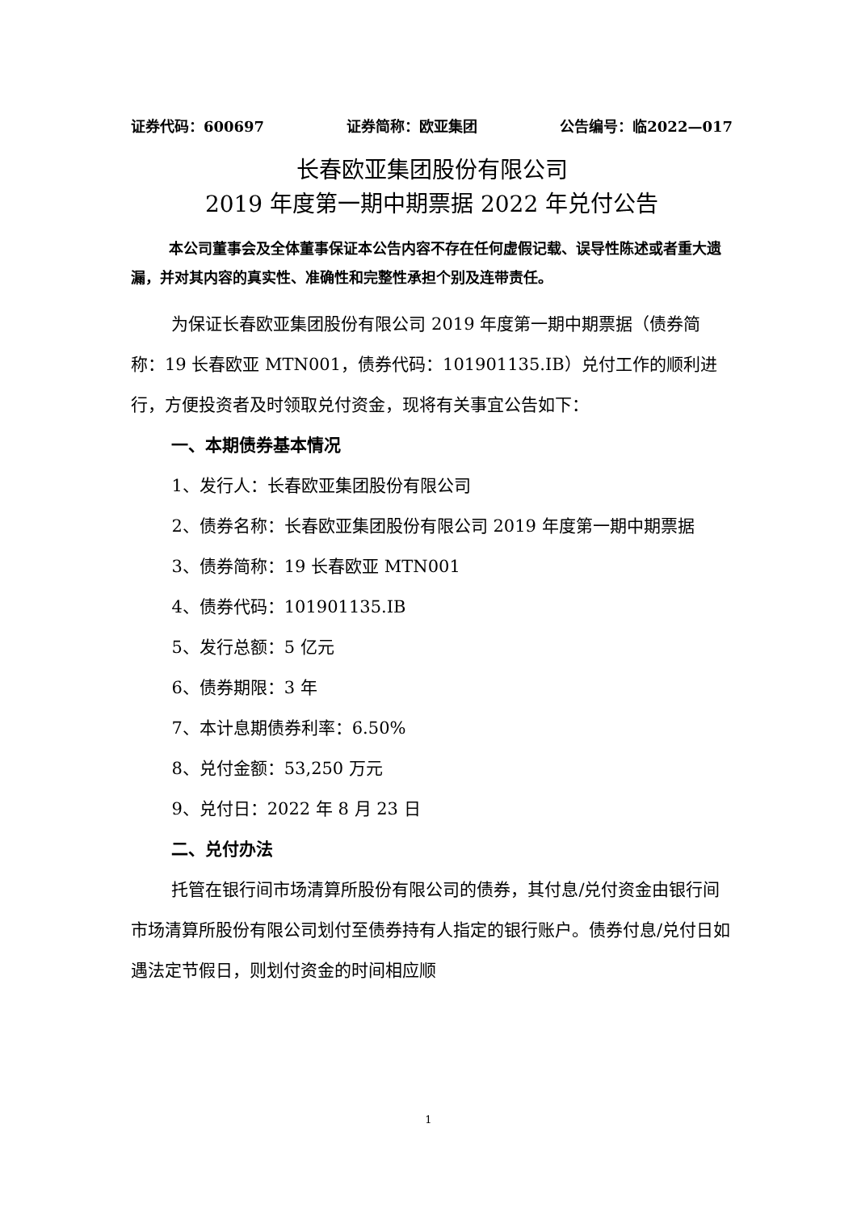证券代码：600697 证券简称：欧亚集团 公告编号：临2022—017
长春欧亚集团股份有限公司
2019 年度第一期中期票据 2022 年兑付公告
本公司董事会及全体董事保证本公告内容不存在任何虚假记载、误导性陈述或者重大遗漏，并对其内容的真实性、准确性和完整性承担个别及连带责任。
为保证长春欧亚集团股份有限公司 2019 年度第一期中期票据（债券简称：19 长春欧亚 MTN001，债券代码：101901135.IB）兑付工作的顺利进行，方便投资者及时领取兑付资金，现将有关事宜公告如下：
一、本期债券基本情况
1、发行人：长春欧亚集团股份有限公司
2、债券名称：长春欧亚集团股份有限公司 2019 年度第一期中期票据
3、债券简称：19 长春欧亚 MTN001
4、债券代码：101901135.IB
5、发行总额：5 亿元
6、债券期限：3 年
7、本计息期债券利率：6.50%
8、兑付金额：53,250 万元
9、兑付日：2022 年 8 月 23 日
二、兑付办法
托管在银行间市场清算所股份有限公司的债券，其付息/兑付资金由银行间市场清算所股份有限公司划付至债券持有人指定的银行账户。债券付息/兑付日如遇法定节假日，则划付资金的时间相应顺
1